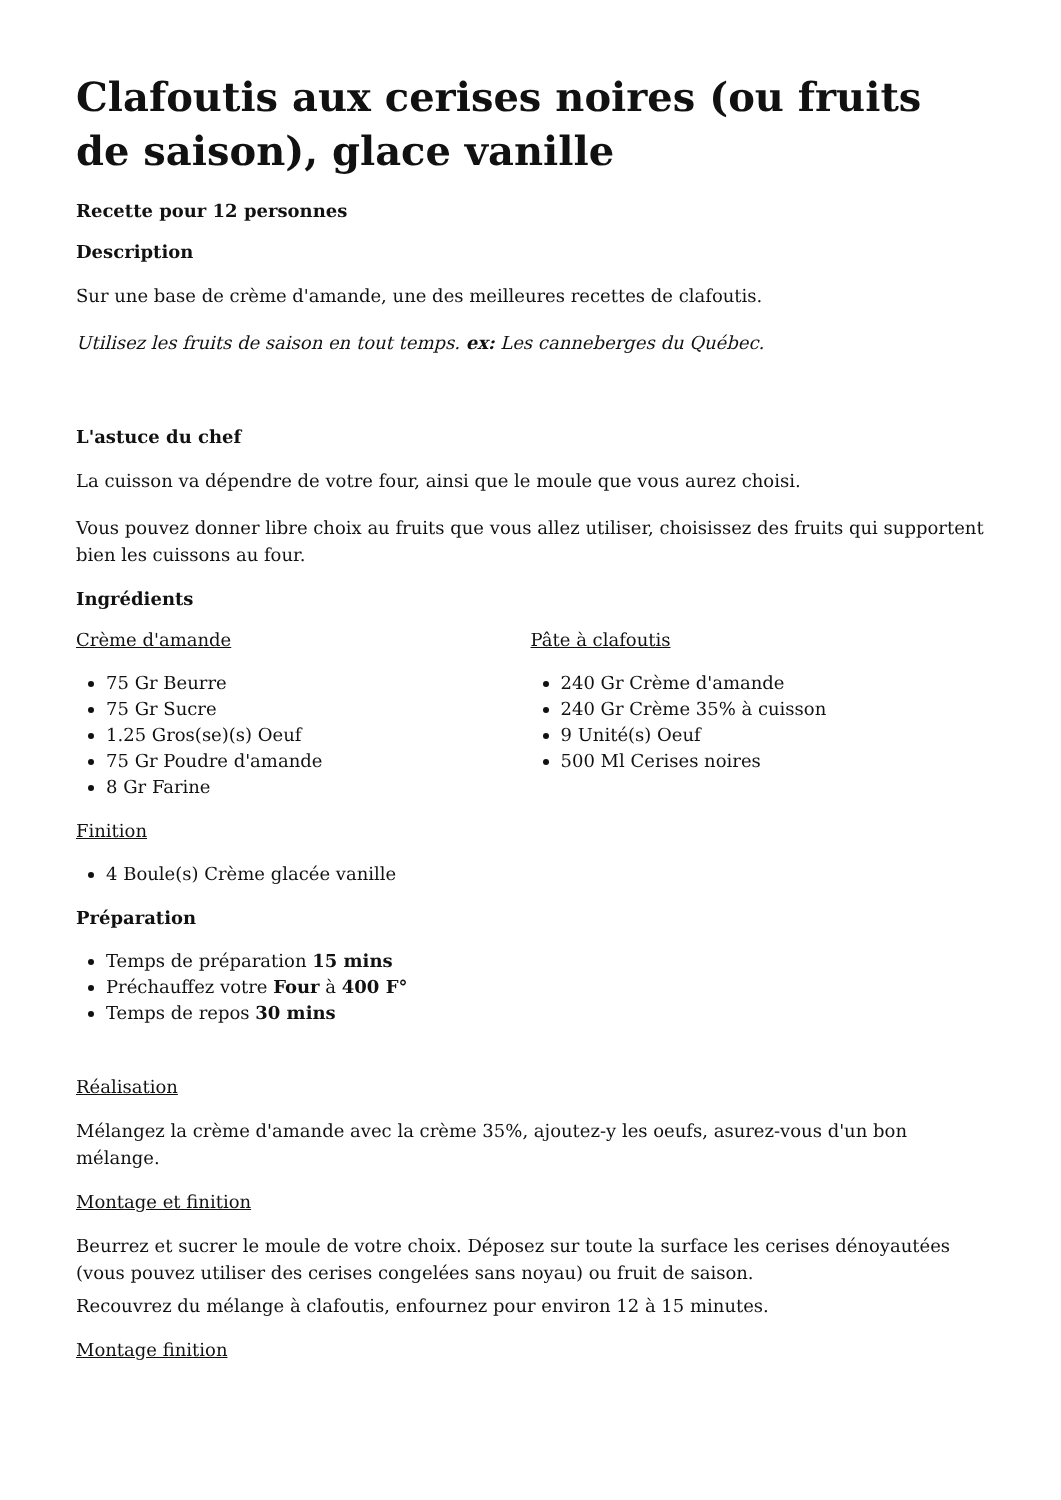Clafoutis aux cerises noires (ou fruits de saison), glace vanille
Recette pour 12 personnes
Description
Sur une base de crème d'amande, une des meilleures recettes de clafoutis.
Utilisez les fruits de saison en tout temps. ex: Les canneberges du Québec.
L'astuce du chef
La cuisson va dépendre de votre four, ainsi que le moule que vous aurez choisi.
Vous pouvez donner libre choix au fruits que vous allez utiliser, choisissez des fruits qui supportent bien les cuissons au four.
Ingrédients
Crème d'amande
75 Gr Beurre
75 Gr Sucre
1.25 Gros(se)(s) Oeuf
75 Gr Poudre d'amande
8 Gr Farine
Pâte à clafoutis
240 Gr Crème d'amande
240 Gr Crème 35% à cuisson
9 Unité(s) Oeuf
500 Ml Cerises noires
Finition
4 Boule(s) Crème glacée vanille
Préparation
Temps de préparation 15 mins
Préchauffez votre Four à 400 F°
Temps de repos 30 mins
Réalisation
Mélangez la crème d'amande avec la crème 35%, ajoutez-y les oeufs, asurez-vous d'un bon mélange.
Montage et finition
Beurrez et sucrer le moule de votre choix. Déposez sur toute la surface les cerises dénoyautées (vous pouvez utiliser des cerises congelées sans noyau) ou fruit de saison.
Recouvrez du mélange à clafoutis, enfournez pour environ 12 à 15 minutes.
Montage finition